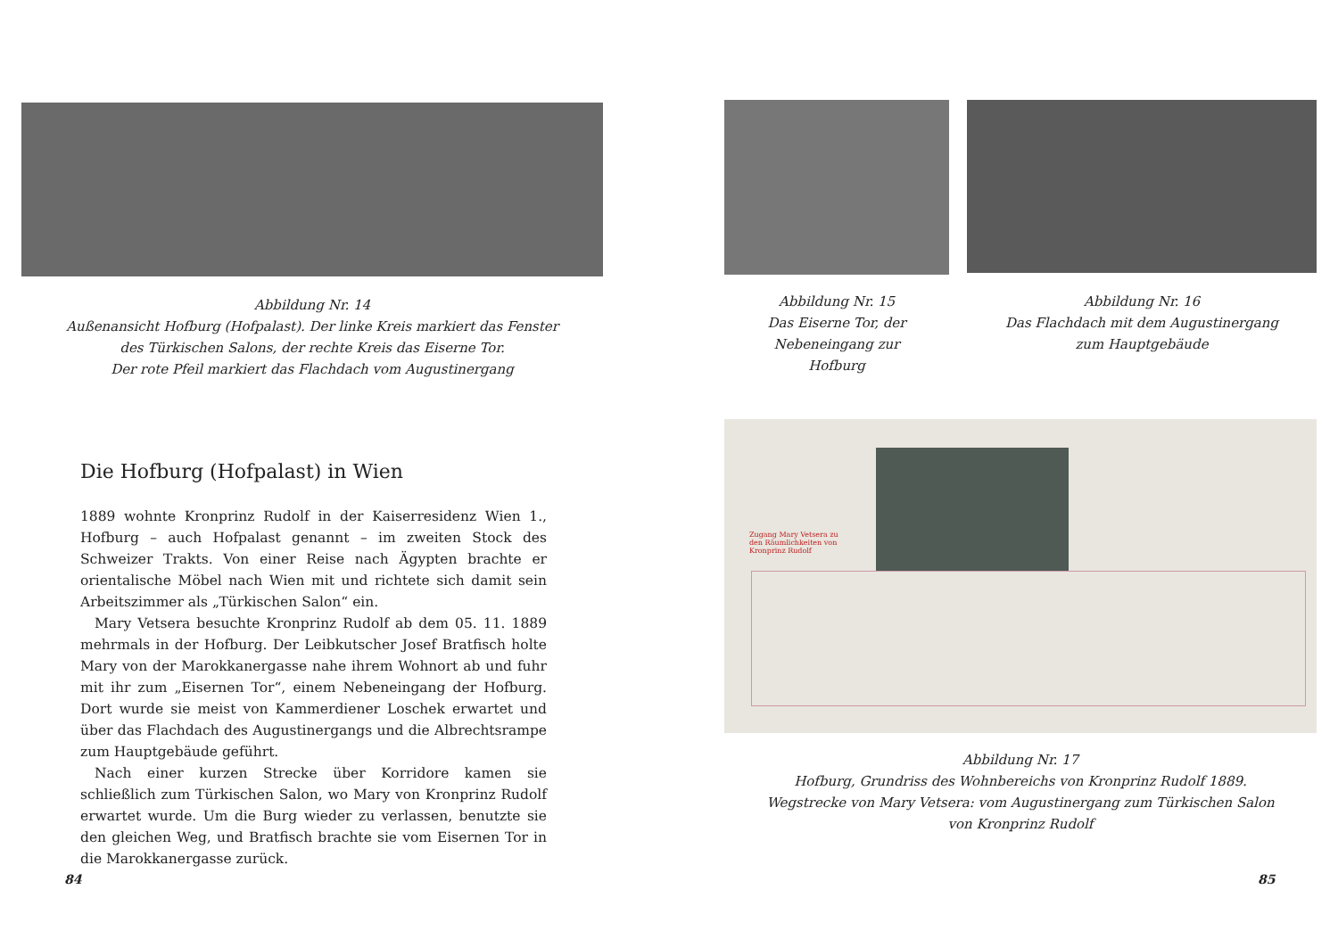Abbildung Nr. 14
Außenansicht Hofburg (Hofpalast). Der linke Kreis markiert das Fenster
des Türkischen Salons, der rechte Kreis das Eiserne Tor.
Der rote Pfeil markiert das Flachdach vom Augustinergang
Die Hofburg (Hofpalast) in Wien
1889 wohnte Kronprinz Rudolf in der Kaiserresidenz Wien 1., Hofburg – auch Hofpalast genannt – im zweiten Stock des Schweizer Trakts. Von einer Reise nach Ägypten brachte er orientalische Möbel nach Wien mit und richtete sich damit sein Arbeitszimmer als „Türkischen Salon“ ein.
Mary Vetsera besuchte Kronprinz Rudolf ab dem 05. 11. 1889 mehrmals in der Hofburg. Der Leibkutscher Josef Bratfisch holte Mary von der Marokkanergasse nahe ihrem Wohnort ab und fuhr mit ihr zum „Eisernen Tor“, einem Nebeneingang der Hofburg. Dort wurde sie meist von Kammerdiener Loschek erwartet und über das Flachdach des Augustinergangs und die Albrechtsrampe zum Hauptgebäude geführt.
Nach einer kurzen Strecke über Korridore kamen sie schließlich zum Türkischen Salon, wo Mary von Kronprinz Rudolf erwartet wurde. Um die Burg wieder zu verlassen, benutzte sie den gleichen Weg, und Bratfisch brachte sie vom Eisernen Tor in die Marokkanergasse zurück.
84
Abbildung Nr. 15
Das Eiserne Tor, der
Nebeneingang zur
Hofburg
Abbildung Nr. 16
Das Flachdach mit dem Augustinergang
zum Hauptgebäude
Zugang Mary Vetsera zu den Räumlichkeiten von Kronprinz Rudolf
Abbildung Nr. 17
Hofburg, Grundriss des Wohnbereichs von Kronprinz Rudolf 1889.
Wegstrecke von Mary Vetsera: vom Augustinergang zum Türkischen Salon
von Kronprinz Rudolf
85